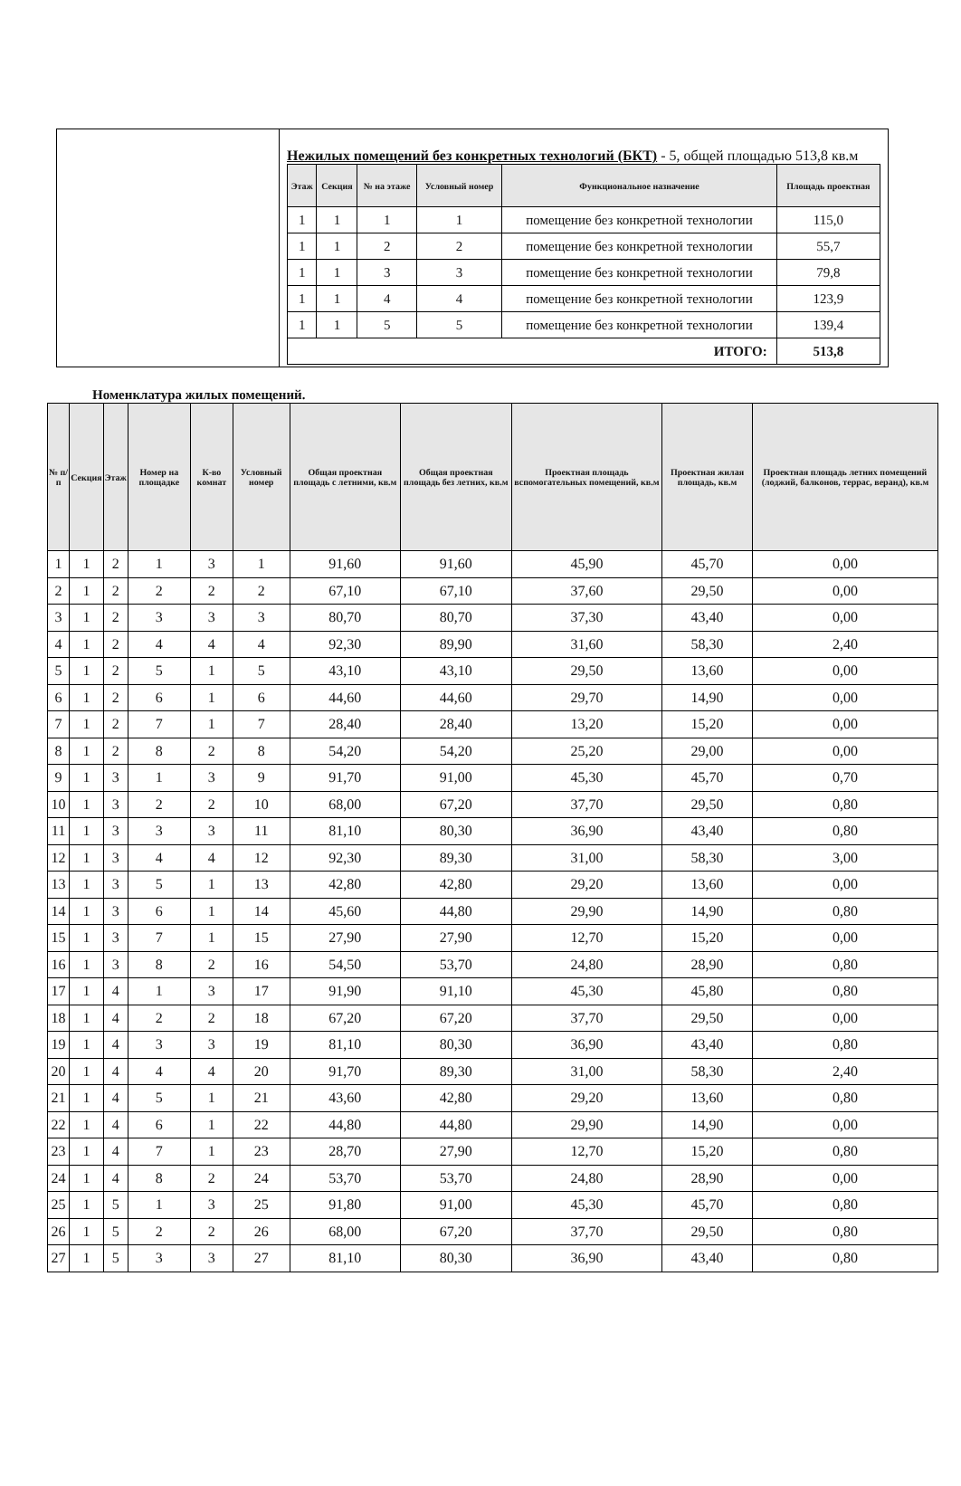Нежилых помещений без конкретных технологий (БКТ) - 5, общей площадью 513,8 кв.м
| Этаж | Секция | № на этаже | Условный номер | Функциональное назначение | Площадь проектная |
| --- | --- | --- | --- | --- | --- |
| 1 | 1 | 1 | 1 | помещение без конкретной технологии | 115,0 |
| 1 | 1 | 2 | 2 | помещение без конкретной технологии | 55,7 |
| 1 | 1 | 3 | 3 | помещение без конкретной технологии | 79,8 |
| 1 | 1 | 4 | 4 | помещение без конкретной технологии | 123,9 |
| 1 | 1 | 5 | 5 | помещение без конкретной технологии | 139,4 |
| ИТОГО: | | | | | 513,8 |
Номенклатура жилых помещений.
| № п/п | Секция | Этаж | Номер на площадке | К-во комнат | Условный номер | Общая проектная площадь с летними, кв.м | Общая проектная площадь без летних, кв.м | Проектная площадь вспомогательных помещений, кв.м | Проектная жилая площадь, кв.м | Проектная площадь летних помещений (лоджий, балконов, террас, веранд), кв.м |
| --- | --- | --- | --- | --- | --- | --- | --- | --- | --- | --- |
| 1 | 1 | 2 | 1 | 3 | 1 | 91,60 | 91,60 | 45,90 | 45,70 | 0,00 |
| 2 | 1 | 2 | 2 | 2 | 2 | 67,10 | 67,10 | 37,60 | 29,50 | 0,00 |
| 3 | 1 | 2 | 3 | 3 | 3 | 80,70 | 80,70 | 37,30 | 43,40 | 0,00 |
| 4 | 1 | 2 | 4 | 4 | 4 | 92,30 | 89,90 | 31,60 | 58,30 | 2,40 |
| 5 | 1 | 2 | 5 | 1 | 5 | 43,10 | 43,10 | 29,50 | 13,60 | 0,00 |
| 6 | 1 | 2 | 6 | 1 | 6 | 44,60 | 44,60 | 29,70 | 14,90 | 0,00 |
| 7 | 1 | 2 | 7 | 1 | 7 | 28,40 | 28,40 | 13,20 | 15,20 | 0,00 |
| 8 | 1 | 2 | 8 | 2 | 8 | 54,20 | 54,20 | 25,20 | 29,00 | 0,00 |
| 9 | 1 | 3 | 1 | 3 | 9 | 91,70 | 91,00 | 45,30 | 45,70 | 0,70 |
| 10 | 1 | 3 | 2 | 2 | 10 | 68,00 | 67,20 | 37,70 | 29,50 | 0,80 |
| 11 | 1 | 3 | 3 | 3 | 11 | 81,10 | 80,30 | 36,90 | 43,40 | 0,80 |
| 12 | 1 | 3 | 4 | 4 | 12 | 92,30 | 89,30 | 31,00 | 58,30 | 3,00 |
| 13 | 1 | 3 | 5 | 1 | 13 | 42,80 | 42,80 | 29,20 | 13,60 | 0,00 |
| 14 | 1 | 3 | 6 | 1 | 14 | 45,60 | 44,80 | 29,90 | 14,90 | 0,80 |
| 15 | 1 | 3 | 7 | 1 | 15 | 27,90 | 27,90 | 12,70 | 15,20 | 0,00 |
| 16 | 1 | 3 | 8 | 2 | 16 | 54,50 | 53,70 | 24,80 | 28,90 | 0,80 |
| 17 | 1 | 4 | 1 | 3 | 17 | 91,90 | 91,10 | 45,30 | 45,80 | 0,80 |
| 18 | 1 | 4 | 2 | 2 | 18 | 67,20 | 67,20 | 37,70 | 29,50 | 0,00 |
| 19 | 1 | 4 | 3 | 3 | 19 | 81,10 | 80,30 | 36,90 | 43,40 | 0,80 |
| 20 | 1 | 4 | 4 | 4 | 20 | 91,70 | 89,30 | 31,00 | 58,30 | 2,40 |
| 21 | 1 | 4 | 5 | 1 | 21 | 43,60 | 42,80 | 29,20 | 13,60 | 0,80 |
| 22 | 1 | 4 | 6 | 1 | 22 | 44,80 | 44,80 | 29,90 | 14,90 | 0,00 |
| 23 | 1 | 4 | 7 | 1 | 23 | 28,70 | 27,90 | 12,70 | 15,20 | 0,80 |
| 24 | 1 | 4 | 8 | 2 | 24 | 53,70 | 53,70 | 24,80 | 28,90 | 0,00 |
| 25 | 1 | 5 | 1 | 3 | 25 | 91,80 | 91,00 | 45,30 | 45,70 | 0,80 |
| 26 | 1 | 5 | 2 | 2 | 26 | 68,00 | 67,20 | 37,70 | 29,50 | 0,80 |
| 27 | 1 | 5 | 3 | 3 | 27 | 81,10 | 80,30 | 36,90 | 43,40 | 0,80 |